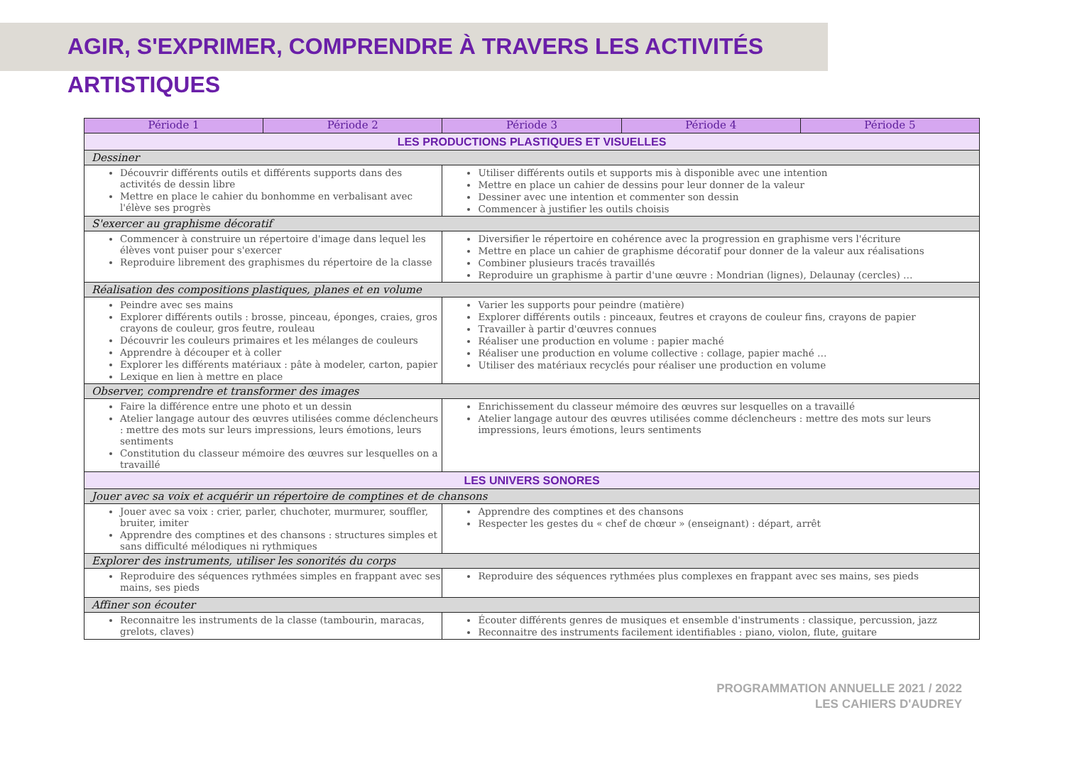AGIR, S'EXPRIMER, COMPRENDRE À TRAVERS LES ACTIVITÉS ARTISTIQUES
| Période 1 | Période 2 | Période 3 | Période 4 | Période 5 |
| --- | --- | --- | --- | --- |
| LES PRODUCTIONS PLASTIQUES ET VISUELLES | | | | |
| Dessiner | | | | |
| Découvrir différents outils et différents supports dans des activités de dessin libre Mettre en place le cahier du bonhomme en verbalisant avec l'élève ses progrès | | Utiliser différents outils et supports mis à disponible avec une intention Mettre en place un cahier de dessins pour leur donner de la valeur Dessiner avec une intention et commenter son dessin Commencer à justifier les outils choisis | | |
| S'exercer au graphisme décoratif | | | | |
| Commencer à construire un répertoire d'image dans lequel les élèves vont puiser pour s'exercer Reproduire librement des graphismes du répertoire de la classe | | Diversifier le répertoire en cohérence avec la progression en graphisme vers l'écriture Mettre en place un cahier de graphisme décoratif pour donner de la valeur aux réalisations Combiner plusieurs tracés travaillés Reproduire un graphisme à partir d'une œuvre : Mondrian (lignes), Delaunay (cercles) … | | |
| Réalisation des compositions plastiques, planes et en volume | | | | |
| Peindre avec ses mains Explorer différents outils : brosse, pinceau, éponges, craies, gros crayons de couleur, gros feutre, rouleau Découvrir les couleurs primaires et les mélanges de couleurs Apprendre à découper et à coller Explorer les différents matériaux : pâte à modeler, carton, papier Lexique en lien à mettre en place | | Varier les supports pour peindre (matière) Explorer différents outils : pinceaux, feutres et crayons de couleur fins, crayons de papier Travailler à partir d'œuvres connues Réaliser une production en volume : papier maché Réaliser une production en volume collective : collage, papier maché … Utiliser des matériaux recyclés pour réaliser une production en volume | | |
| Observer, comprendre et transformer des images | | | | |
| Faire la différence entre une photo et un dessin Atelier langage autour des œuvres utilisées comme déclencheurs : mettre des mots sur leurs impressions, leurs émotions, leurs sentiments Constitution du classeur mémoire des œuvres sur lesquelles on a travaillé | | Enrichissement du classeur mémoire des œuvres sur lesquelles on a travaillé Atelier langage autour des œuvres utilisées comme déclencheurs : mettre des mots sur leurs impressions, leurs émotions, leurs sentiments | | |
| LES UNIVERS SONORES | | | | |
| Jouer avec sa voix et acquérir un répertoire de comptines et de chansons | | | | |
| Jouer avec sa voix : crier, parler, chuchoter, murmurer, souffler, bruiter, imiter Apprendre des comptines et des chansons : structures simples et sans difficulté mélodiques ni rythmiques | | Apprendre des comptines et des chansons Respecter les gestes du « chef de chœur » (enseignant) : départ, arrêt | | |
| Explorer des instruments, utiliser les sonorités du corps | | | | |
| Reproduire des séquences rythmées simples en frappant avec ses mains, ses pieds | | Reproduire des séquences rythmées plus complexes en frappant avec ses mains, ses pieds | | |
| Affiner son écouter | | | | |
| Reconnaitre les instruments de la classe (tambourin, maracas, grelots, claves) | | Écouter différents genres de musiques et ensemble d'instruments : classique, percussion, jazz Reconnaitre des instruments facilement identifiables : piano, violon, flute, guitare | | |
PROGRAMMATION ANNUELLE 2021 / 2022
LES CAHIERS D'AUDREY